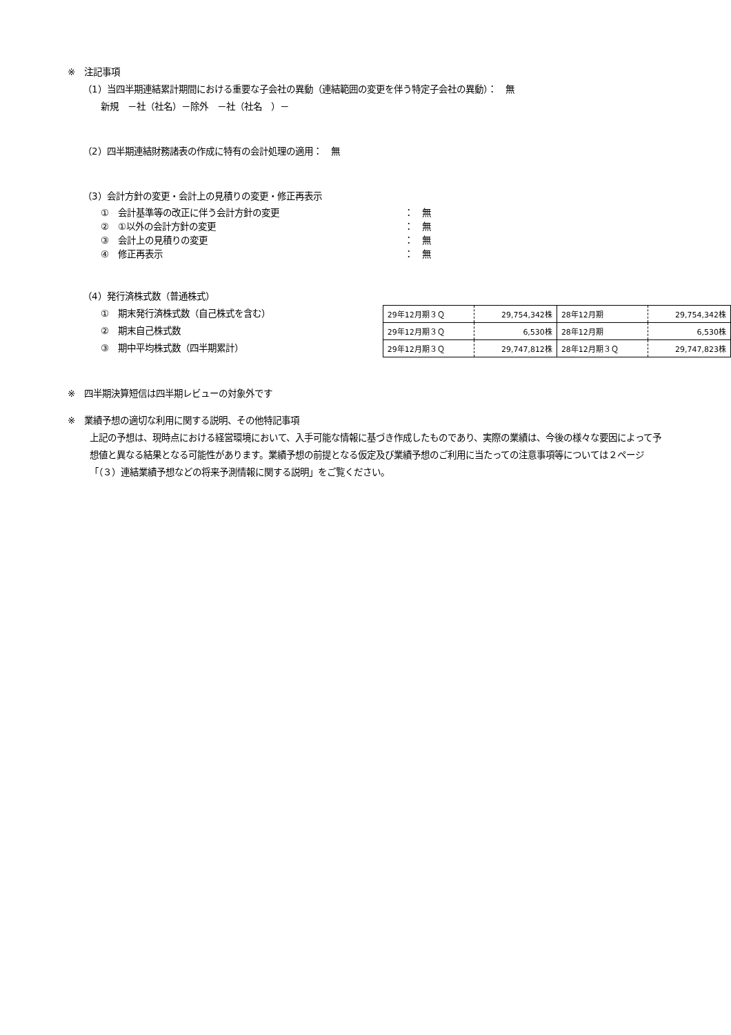※　注記事項
（1）当四半期連結累計期間における重要な子会社の異動（連結範囲の変更を伴う特定子会社の異動）：　無
新規　－社（社名）－除外　－社（社名　）－
（2）四半期連結財務諸表の作成に特有の会計処理の適用：　無
（3）会計方針の変更・会計上の見積りの変更・修正再表示
①　会計基準等の改正に伴う会計方針の変更 ：　無
②　①以外の会計方針の変更 ：　無
③　会計上の見積りの変更 ：　無
④　修正再表示 ：　無
（4）発行済株式数（普通株式）
①　期末発行済株式数（自己株式を含む）
②　期末自己株式数
③　期中平均株式数（四半期累計）
| 29年12月期３Ｑ | 29,754,342株 | 28年12月期 | 29,754,342株 |
| 29年12月期３Ｑ | 6,530株 | 28年12月期 | 6,530株 |
| 29年12月期３Ｑ | 29,747,812株 | 28年12月期３Ｑ | 29,747,823株 |
※　四半期決算短信は四半期レビューの対象外です
※　業績予想の適切な利用に関する説明、その他特記事項
上記の予想は、現時点における経営環境において、入手可能な情報に基づき作成したものであり、実際の業績は、今後の様々な要因によって予想値と異なる結果となる可能性があります。業績予想の前提となる仮定及び業績予想のご利用に当たっての注意事項等については２ページ「（３）連結業績予想などの将来予測情報に関する説明」をご覧ください。